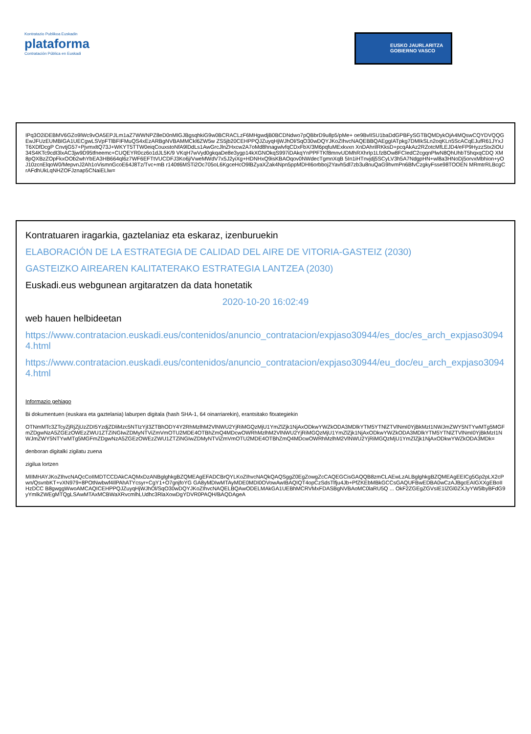Kontratazio Publikoa Euskadin
plataforma
Contratación Pública en Euskadi
EUSKO JAURLARITZA
GOBIERNO VASCO
IPq3O2iDEBMV6GZo9lWc9vOA5EPJLm1aZ7WWNPZ8eD0nMIGJBgsqhkiG9w0BCRACLzF6MHgwdjB0BCDNdwo7pQBbrD9u8p5/pMe+ oe9BvlISU1baDdGPBFySGTBQMDykOjA4MQswCQYDVQQGEwJFUzEUMBIGA1UECgwLSVpFTlBFIFMuQS4xEzARBgNVBAMMCkl6ZW5w ZS5jb20CEHPPQJZuyqHjWJhOl/SqO30wDQYJKoZIhvcNAQEBBQAEggIATpkg7DMIkSLn2oqKLn5ScACqEJufR61JYxJT6XDfDcgP CnvtjG57+PjvmxltQ73J+WKYT5TTW0eiqCouxstoNfA9lDdLs1AwGrcJlnZHxcw2A7oMd8hnagwlvfqCDxFbX/3M6pqfuMExkvxn XnDAhrilRKksD+pcqAkAz2RZotcMfLEJD4/eFP9HyzzStx2iOU34S4KTc9cdI3lxAC3jw9D95tfneemc+CUQEYR0cz6o1dJL5K/9 VKqH7wVyd0gkqaDe8e3ygp14kXGNOkqS997iDAkqYnPPFTKf8mnvUDMhRXhrIp1LfzBOw8FCIedC2cgqnPlwN8QhUhbT5hqxqCDQ XM8pQXBzZOpFkxOOb2whYbEA3HB664ql6z7WF6EFTtVUCDFJ3Ko6j/VweMWdV7x5J2yiXg+HDNHxQ9isKBAOqov0NWdecTgmnXqB 5In1iHTnvjdj5SCyLV3h5A7NdgpHN+wl8a3HNoDj5orvxMbhion+yOJ10zcnElqoW0/MepvnJ2Ah1oVismnGcoE64J8Tz/Tvc+mB r140tl6MSTi2Oc705oL6KgceHcO9lBZyaXZak4Npn5ppMDHI6orbboj2Yavh5dl7zb3u8nuQaG9hvmPn6BfvCzgkyFsse98TOOEN MRmtrRLBcgCrAFdhUkLqNHZOFJznap5CNaiELlw=
Kontratuaren iragarkia, gaztelaniaz eta eskaraz, izenburuekin
ELABORACIÓN DE LA ESTRATEGIA DE CALIDAD DEL AIRE DE VITORIA-GASTEIZ (2030)
GASTEIZKO AIREAREN KALITATERAKO ESTRATEGIA LANTZEA (2030)
Euskadi.eus webgunean argitaratzen da data honetatik
2020-10-20 16:02:49
web hauen helbideetan
https://www.contratacion.euskadi.eus/contenidos/anuncio_contratacion/expjaso30944/es_doc/es_arch_expjaso30944.html
https://www.contratacion.euskadi.eus/contenidos/anuncio_contratacion/expjaso30944/eu_doc/eu_arch_expjaso30944.html
Informazio gehiago
Bi dokumentuen (euskara eta gaztelania) laburpen digitala (hash SHA-1, 64 oinarriarekin), erantsitako fitxategiekin
OTNmMTc3ZTcyZjRjZjUzZDI5YzdjZDliMzc5NTIzYjI3ZTBhODY4Y2RhMzlhM2VlNWU2YjRiMGQzMjU1YmZlZjk1NjAxODkwYWZkODA3MDlkYTM5YTNlZTVlNmI0YjBkMzI1NWJmZWY5NTYwMTg5MGFmZDgwNzA5ZGEzOWEzZWU1ZTZiNGIwZDMyNTViZmVmOTU2MDE4OTBhZmQ4MDcwOWRhMzlhM2VlNWU2YjRiMGQzMjU1YmZlZjk1NjAxODkwYWZkODA3MDlkYTM5YTNlZTVlNmI0YjBkMzI1NWJmZWY5NTYwMTg5MGFmZDgwNzA5ZGEzOWEzZWU1ZTZiNGIwZDMyNTViZmVmOTU2MDE4OTBhZmQ4MDcwOWRhMzlhM2VlNWU2YjRiMGQzMjU1YmZlZjk1NjAxODkwYWZkODA3MDk=
denboran digitalki zigilatu zuena
zigilua lortzen
MIIMHAYJKoZIhvcNAQcCoIIMDTCCDAkCAQMxDzANBglghkgBZQMEAgEFADCBrQYLKoZIhvcNAQkQAQSggZ0EgZowgZcCAQEGCisGAQQB8zmCLAEwLzALBglghkgBZQMEAgEEICg5Gp2pLX2cPwn/QsvnbKT+vXN979+8POtNwbwf4IlPAhATYcsyr+CgY1+O7gnjfoYG GA8yMDIwMTAyMDE0MDI0OVowAwIBAQIQT4opCzSdsTlfju4Jb+PfZKEbMBkGCCsGAQUFBwEDBA0wCzAJBgcEAIGXXgEBoIIHzDCC B8gwggWwoAMCAQICEHPPQJZuyqHjWJhOl/SqO30wDQYJKoZIhvcNAQELBQAwODELMAkGA1UEBhMCRVMxFDASBgNVBAoMC0laRU5Q ... OkF2ZGEgZGVsIE1lZGl0ZXJyYW5lbyBFdG9yYmlkZWEgMTQgLSAwMTAxMCBWaXRvcmlhLUdhc3RlaXowDgYDVR0PAQH/BAQDAgeA